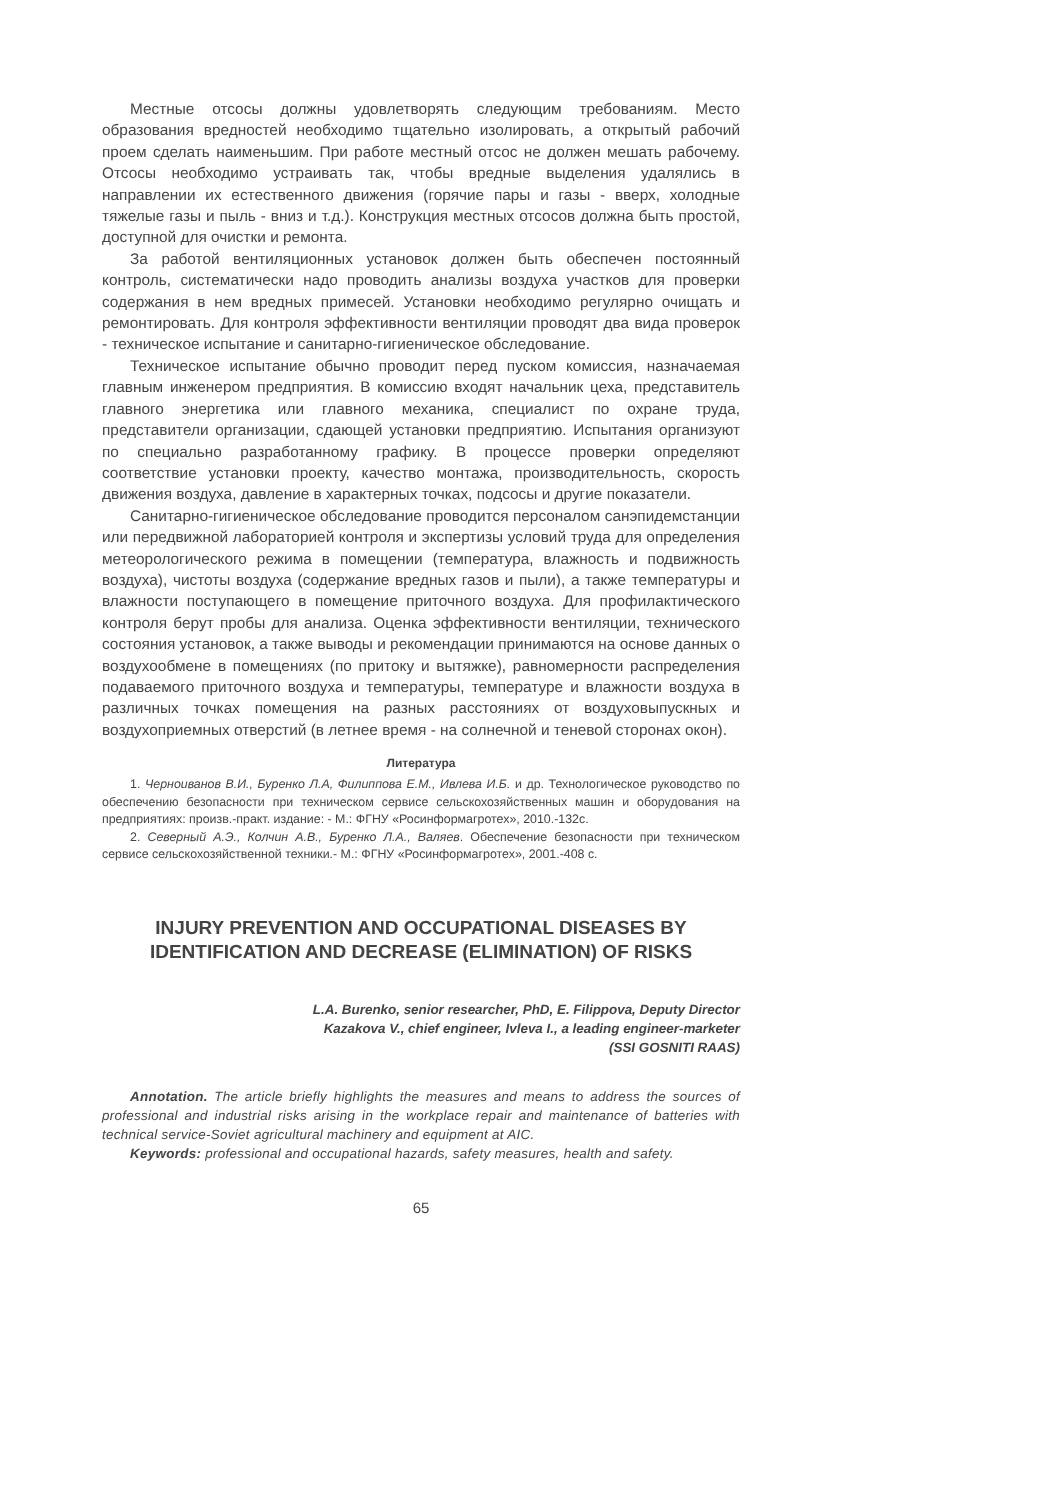Местные отсосы должны удовлетворять следующим требованиям. Место образования вредностей необходимо тщательно изолировать, а открытый рабочий проем сделать наименьшим. При работе местный отсос не должен мешать рабочему. Отсосы необходимо устраивать так, чтобы вредные выделения удалялись в направлении их естественного движения (горячие пары и газы - вверх, холодные тяжелые газы и пыль - вниз и т.д.). Конструкция местных отсосов должна быть простой, доступной для очистки и ремонта.
За работой вентиляционных установок должен быть обеспечен постоянный контроль, систематически надо проводить анализы воздуха участков для проверки содержания в нем вредных примесей. Установки необходимо регулярно очищать и ремонтировать. Для контроля эффективности вентиляции проводят два вида проверок - техническое испытание и санитарно-гигиеническое обследование.
Техническое испытание обычно проводит перед пуском комиссия, назначаемая главным инженером предприятия. В комиссию входят начальник цеха, представитель главного энергетика или главного механика, специалист по охране труда, представители организации, сдающей установки предприятию. Испытания организуют по специально разработанному графику. В процессе проверки определяют соответствие установки проекту, качество монтажа, производительность, скорость движения воздуха, давление в характерных точках, подсосы и другие показатели.
Санитарно-гигиеническое обследование проводится персоналом санэпидемстанции или передвижной лабораторией контроля и экспертизы условий труда для определения метеорологического режима в помещении (температура, влажность и подвижность воздуха), чистоты воздуха (содержание вредных газов и пыли), а также температуры и влажности поступающего в помещение приточного воздуха. Для профилактического контроля берут пробы для анализа. Оценка эффективности вентиляции, технического состояния установок, а также выводы и рекомендации принимаются на основе данных о воздухообмене в помещениях (по притоку и вытяжке), равномерности распределения подаваемого приточного воздуха и температуры, температуре и влажности воздуха в различных точках помещения на разных расстояниях от воздуховыпускных и воздухоприемных отверстий (в летнее время - на солнечной и теневой сторонах окон).
Литература
1. Черноиванов В.И., Буренко Л.А, Филиппова Е.М., Ивлева И.Б. и др. Технологическое руководство по обеспечению безопасности при техническом сервисе сельскохозяйственных машин и оборудования на предприятиях: произв.-практ. издание: - М.: ФГНУ «Росинформагротех», 2010.-132с.
2. Северный А.Э., Колчин А.В., Буренко Л.А., Валяев. Обеспечение безопасности при техническом сервисе сельскохозяйственной техники.- М.: ФГНУ «Росинформагротех», 2001.-408 с.
INJURY PREVENTION AND OCCUPATIONAL DISEASES BY IDENTIFICATION AND DECREASE (ELIMINATION) OF RISKS
L.A. Burenko, senior researcher, PhD, E. Filippova, Deputy Director
Kazakova V., chief engineer, Ivleva I., a leading engineer-marketer
(SSI GOSNITI RAAS)
Annotation. The article briefly highlights the measures and means to address the sources of professional and industrial risks arising in the workplace repair and maintenance of batteries with technical service-Soviet agricultural machinery and equipment at AIC.
Keywords: professional and occupational hazards, safety measures, health and safety.
65